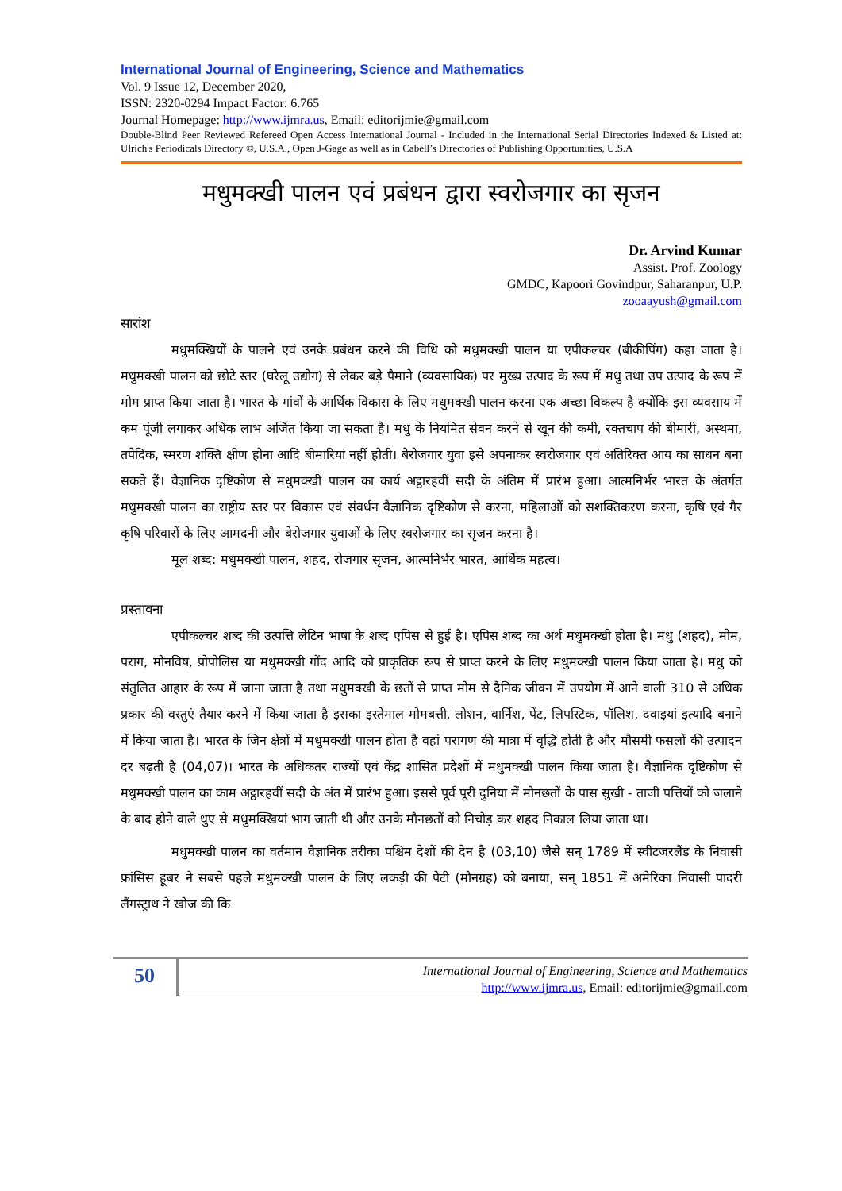International Journal of Engineering, Science and Mathematics
Vol. 9 Issue 12, December 2020,
ISSN: 2320-0294 Impact Factor: 6.765
Journal Homepage: http://www.ijmra.us, Email: editorijmie@gmail.com
Double-Blind Peer Reviewed Refereed Open Access International Journal - Included in the International Serial Directories Indexed & Listed at: Ulrich's Periodicals Directory ©, U.S.A., Open J-Gage as well as in Cabell’s Directories of Publishing Opportunities, U.S.A
मधुमक्खी पालन एवं प्रबंधन द्वारा स्वरोजगार का सृजन
Dr. Arvind Kumar
Assist. Prof. Zoology
GMDC, Kapoori Govindpur, Saharanpur, U.P.
zooaayush@gmail.com
सारांश
मधुमक्खियों के पालने एवं उनके प्रबंधन करने की विधि को मधुमक्खी पालन या एपीकल्चर (बीकीपिंग) कहा जाता है। मधुमक्खी पालन को छोटे स्तर (घरेलू उद्योग) से लेकर बड़े पैमाने (व्यवसायिक) पर मुख्य उत्पाद के रूप में मधु तथा उप उत्पाद के रूप में मोम प्राप्त किया जाता है। भारत के गांवों के आर्थिक विकास के लिए मधुमक्खी पालन करना एक अच्छा विकल्प है क्योंकि इस व्यवसाय में कम पूंजी लगाकर अधिक लाभ अर्जित किया जा सकता है। मधु के नियमित सेवन करने से खून की कमी, रक्तचाप की बीमारी, अस्थमा, तपेदिक, स्मरण शक्ति क्षीण होना आदि बीमारियां नहीं होती। बेरोजगार युवा इसे अपनाकर स्वरोजगार एवं अतिरिक्त आय का साधन बना सकते हैं। वैज्ञानिक दृष्टिकोण से मधुमक्खी पालन का कार्य अट्ठारहवीं सदी के अंतिम में प्रारंभ हुआ। आत्मनिर्भर भारत के अंतर्गत मधुमक्खी पालन का राष्ट्रीय स्तर पर विकास एवं संवर्धन वैज्ञानिक दृष्टिकोण से करना, महिलाओं को सशक्तिकरण करना, कृषि एवं गैर कृषि परिवारों के लिए आमदनी और बेरोजगार युवाओं के लिए स्वरोजगार का सृजन करना है।
मूल शब्द: मधुमक्खी पालन, शहद, रोजगार सृजन, आत्मनिर्भर भारत, आर्थिक महत्व।
प्रस्तावना
एपीकल्चर शब्द की उत्पत्ति लेटिन भाषा के शब्द एपिस से हुई है। एपिस शब्द का अर्थ मधुमक्खी होता है। मधु (शहद), मोम, पराग, मौनविष, प्रोपोलिस या मधुमक्खी गोंद आदि को प्राकृतिक रूप से प्राप्त करने के लिए मधुमक्खी पालन किया जाता है। मधु को संतुलित आहार के रूप में जाना जाता है तथा मधुमक्खी के छतों से प्राप्त मोम से दैनिक जीवन में उपयोग में आने वाली 310 से अधिक प्रकार की वस्तुएं तैयार करने में किया जाता है इसका इस्तेमाल मोमबत्ती, लोशन, वार्निश, पेंट, लिपस्टिक, पॉलिश, दवाइयां इत्यादि बनाने में किया जाता है। भारत के जिन क्षेत्रों में मधुमक्खी पालन होता है वहां परागण की मात्रा में वृद्धि होती है और मौसमी फसलों की उत्पादन दर बढ़ती है (04,07)। भारत के अधिकतर राज्यों एवं केंद्र शासित प्रदेशों में मधुमक्खी पालन किया जाता है। वैज्ञानिक दृष्टिकोण से मधुमक्खी पालन का काम अट्ठारहवीं सदी के अंत में प्रारंभ हुआ। इससे पूर्व पूरी दुनिया में मौनछतों के पास सुखी - ताजी पत्तियों को जलाने के बाद होने वाले धुए से मधुमक्खियां भाग जाती थी और उनके मौनछतों को निचोड़ कर शहद निकाल लिया जाता था।
मधुमक्खी पालन का वर्तमान वैज्ञानिक तरीका पश्चिम देशों की देन है (03,10) जैसे सन् 1789 में स्वीटजरलैंड के निवासी फ्रांसिस हूबर ने सबसे पहले मधुमक्खी पालन के लिए लकड़ी की पेटी (मौनग्रह) को बनाया, सन् 1851 में अमेरिका निवासी पादरी लैंगस्ट्राथ ने खोज की कि
50
International Journal of Engineering, Science and Mathematics
http://www.ijmra.us, Email: editorijmie@gmail.com